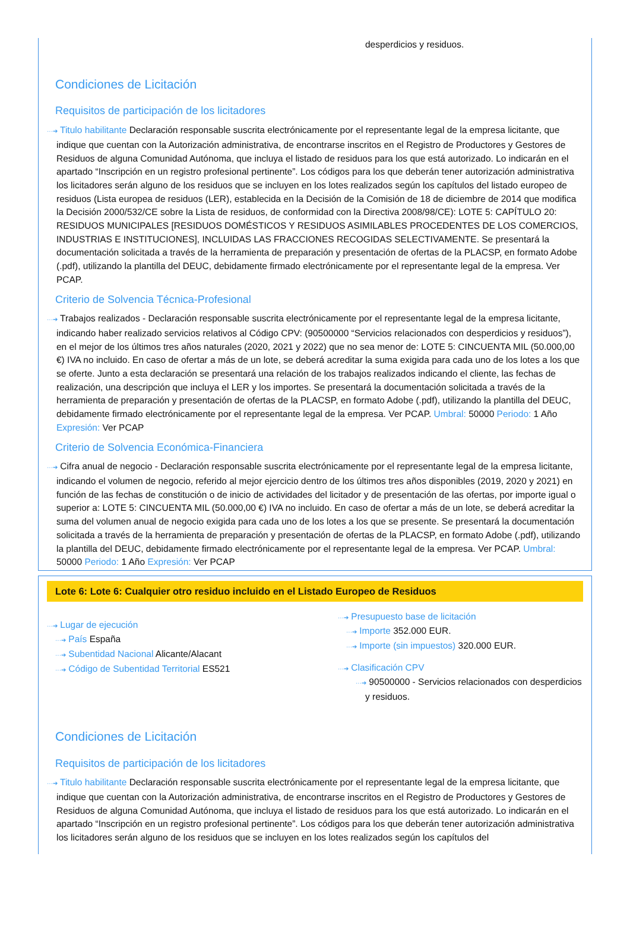desperdicios y residuos.
Condiciones de Licitación
Requisitos de participación de los licitadores
···➔ Titulo habilitante Declaración responsable suscrita electrónicamente por el representante legal de la empresa licitante, que indique que cuentan con la Autorización administrativa, de encontrarse inscritos en el Registro de Productores y Gestores de Residuos de alguna Comunidad Autónoma, que incluya el listado de residuos para los que está autorizado. Lo indicarán en el apartado “Inscripción en un registro profesional pertinente”. Los códigos para los que deberán tener autorización administrativa los licitadores serán alguno de los residuos que se incluyen en los lotes realizados según los capítulos del listado europeo de residuos (Lista europea de residuos (LER), establecida en la Decisión de la Comisión de 18 de diciembre de 2014 que modifica la Decisión 2000/532/CE sobre la Lista de residuos, de conformidad con la Directiva 2008/98/CE): LOTE 5: CAPÍTULO 20: RESIDUOS MUNICIPALES [RESIDUOS DOMÉSTICOS Y RESIDUOS ASIMILABLES PROCEDENTES DE LOS COMERCIOS, INDUSTRIAS E INSTITUCIONES], INCLUIDAS LAS FRACCIONES RECOGIDAS SELECTIVAMENTE. Se presentará la documentación solicitada a través de la herramienta de preparación y presentación de ofertas de la PLACSP, en formato Adobe (.pdf), utilizando la plantilla del DEUC, debidamente firmado electrónicamente por el representante legal de la empresa. Ver PCAP.
Criterio de Solvencia Técnica-Profesional
···➔ Trabajos realizados - Declaración responsable suscrita electrónicamente por el representante legal de la empresa licitante, indicando haber realizado servicios relativos al Código CPV: (90500000 “Servicios relacionados con desperdicios y residuos”), en el mejor de los últimos tres años naturales (2020, 2021 y 2022) que no sea menor de: LOTE 5: CINCUENTA MIL (50.000,00 €) IVA no incluido. En caso de ofertar a más de un lote, se deberá acreditar la suma exigida para cada uno de los lotes a los que se oferte. Junto a esta declaración se presentará una relación de los trabajos realizados indicando el cliente, las fechas de realización, una descripción que incluya el LER y los importes. Se presentará la documentación solicitada a través de la herramienta de preparación y presentación de ofertas de la PLACSP, en formato Adobe (.pdf), utilizando la plantilla del DEUC, debidamente firmado electrónicamente por el representante legal de la empresa. Ver PCAP. Umbral: 50000 Periodo: 1 Año Expresión: Ver PCAP
Criterio de Solvencia Económica-Financiera
···➔ Cifra anual de negocio - Declaración responsable suscrita electrónicamente por el representante legal de la empresa licitante, indicando el volumen de negocio, referido al mejor ejercicio dentro de los últimos tres años disponibles (2019, 2020 y 2021) en función de las fechas de constitución o de inicio de actividades del licitador y de presentación de las ofertas, por importe igual o superior a: LOTE 5: CINCUENTA MIL (50.000,00 €) IVA no incluido. En caso de ofertar a más de un lote, se deberá acreditar la suma del volumen anual de negocio exigida para cada uno de los lotes a los que se presente. Se presentará la documentación solicitada a través de la herramienta de preparación y presentación de ofertas de la PLACSP, en formato Adobe (.pdf), utilizando la plantilla del DEUC, debidamente firmado electrónicamente por el representante legal de la empresa. Ver PCAP. Umbral: 50000 Periodo: 1 Año Expresión: Ver PCAP
Lote 6: Lote 6: Cualquier otro residuo incluido en el Listado Europeo de Residuos
···➔ Lugar de ejecución
···➔ País España
···➔ Subentidad Nacional Alicante/Alacant
···➔ Código de Subentidad Territorial ES521
···➔ Presupuesto base de licitación
···➔ Importe 352.000 EUR.
···➔ Importe (sin impuestos) 320.000 EUR.
···➔ Clasificación CPV
···➔ 90500000 - Servicios relacionados con desperdicios y residuos.
Condiciones de Licitación
Requisitos de participación de los licitadores
···➔ Titulo habilitante Declaración responsable suscrita electrónicamente por el representante legal de la empresa licitante, que indique que cuentan con la Autorización administrativa, de encontrarse inscritos en el Registro de Productores y Gestores de Residuos de alguna Comunidad Autónoma, que incluya el listado de residuos para los que está autorizado. Lo indicarán en el apartado “Inscripción en un registro profesional pertinente”. Los códigos para los que deberán tener autorización administrativa los licitadores serán alguno de los residuos que se incluyen en los lotes realizados según los capítulos del